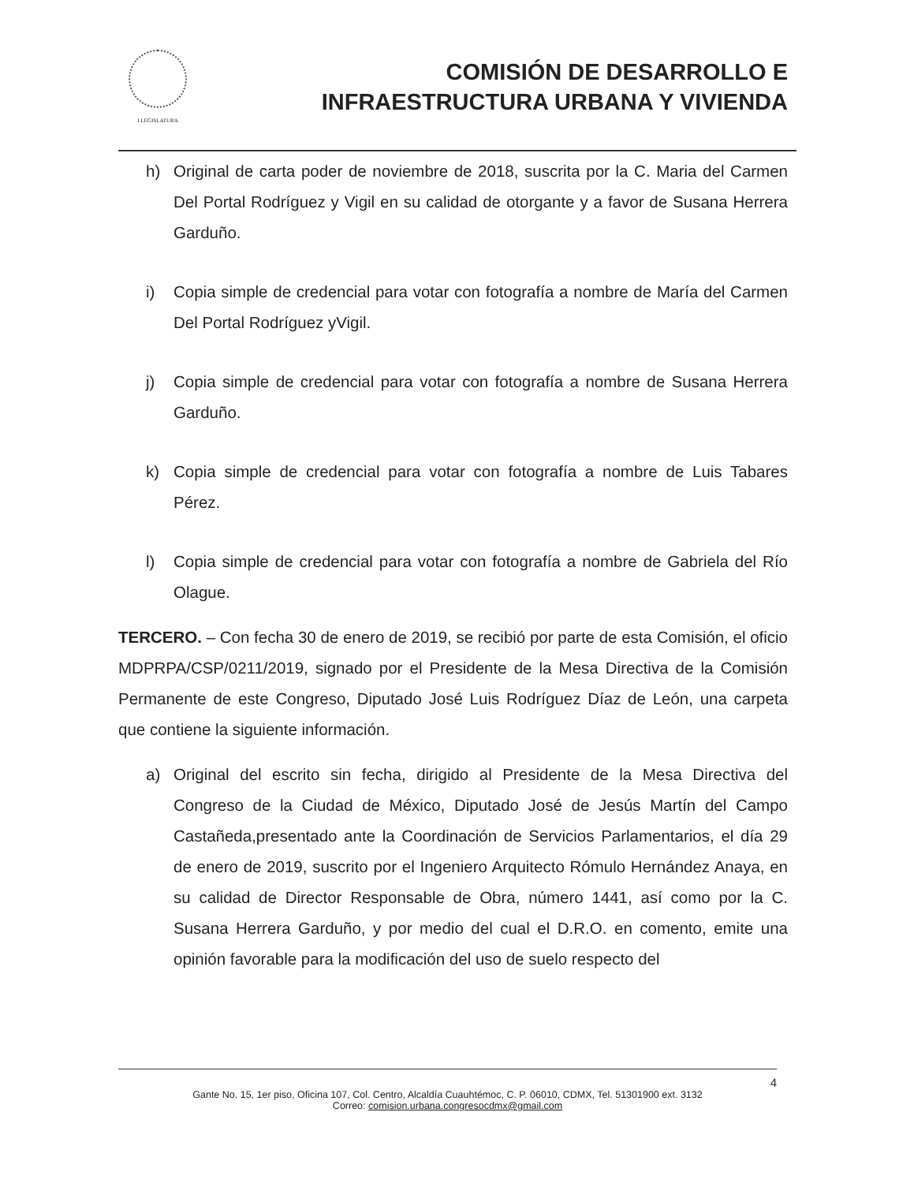I LEGISLATURA
COMISIÓN DE DESARROLLO E
INFRAESTRUCTURA URBANA Y VIVIENDA
h) Original de carta poder de noviembre de 2018, suscrita por la C. Maria del Carmen Del Portal Rodríguez y Vigil en su calidad de otorgante y a favor de Susana Herrera Garduño.
i) Copia simple de credencial para votar con fotografía a nombre de María del Carmen Del Portal Rodríguez yVigil.
j) Copia simple de credencial para votar con fotografía a nombre de Susana Herrera Garduño.
k) Copia simple de credencial para votar con fotografía a nombre de Luis Tabares Pérez.
l) Copia simple de credencial para votar con fotografía a nombre de Gabriela del Río Olague.
TERCERO. – Con fecha 30 de enero de 2019, se recibió por parte de esta Comisión, el oficio MDPRPA/CSP/0211/2019, signado por el Presidente de la Mesa Directiva de la Comisión Permanente de este Congreso, Diputado José Luis Rodríguez Díaz de León, una carpeta que contiene la siguiente información.
a) Original del escrito sin fecha, dirigido al Presidente de la Mesa Directiva del Congreso de la Ciudad de México, Diputado José de Jesús Martín del Campo Castañeda,presentado ante la Coordinación de Servicios Parlamentarios, el día 29 de enero de 2019, suscrito por el Ingeniero Arquitecto Rómulo Hernández Anaya, en su calidad de Director Responsable de Obra, número 1441, así como por la C. Susana Herrera Garduño, y por medio del cual el D.R.O. en comento, emite una opinión favorable para la modificación del uso de suelo respecto del
4
Gante No. 15, 1er piso, Oficina 107, Col. Centro, Alcaldía Cuauhtémoc, C. P. 06010, CDMX, Tel. 51301900 ext. 3132
Correo: comision.urbana.congresocdmx@gmail.com